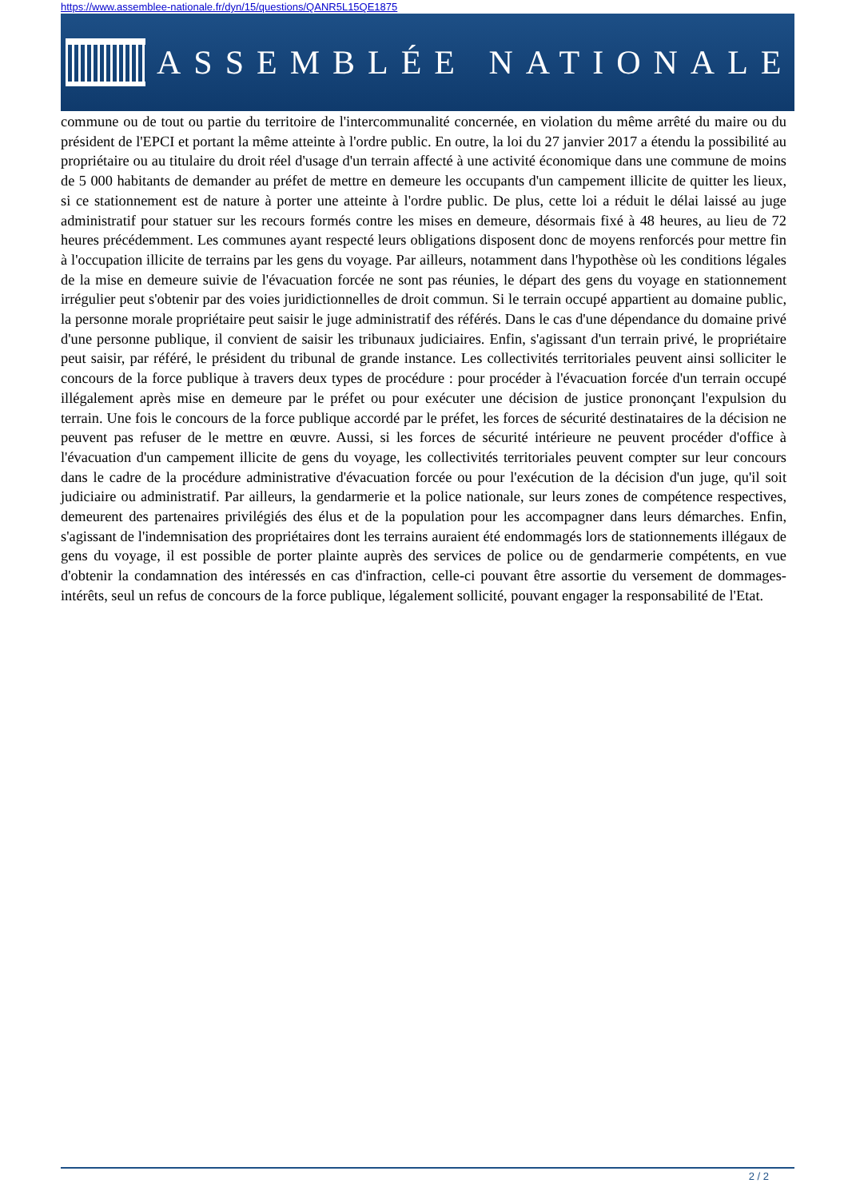https://www.assemblee-nationale.fr/dyn/15/questions/QANR5L15QE1875
ASSEMBLÉE NATIONALE
commune ou de tout ou partie du territoire de l'intercommunalité concernée, en violation du même arrêté du maire ou du président de l'EPCI et portant la même atteinte à l'ordre public. En outre, la loi du 27 janvier 2017 a étendu la possibilité au propriétaire ou au titulaire du droit réel d'usage d'un terrain affecté à une activité économique dans une commune de moins de 5 000 habitants de demander au préfet de mettre en demeure les occupants d'un campement illicite de quitter les lieux, si ce stationnement est de nature à porter une atteinte à l'ordre public. De plus, cette loi a réduit le délai laissé au juge administratif pour statuer sur les recours formés contre les mises en demeure, désormais fixé à 48 heures, au lieu de 72 heures précédemment. Les communes ayant respecté leurs obligations disposent donc de moyens renforcés pour mettre fin à l'occupation illicite de terrains par les gens du voyage. Par ailleurs, notamment dans l'hypothèse où les conditions légales de la mise en demeure suivie de l'évacuation forcée ne sont pas réunies, le départ des gens du voyage en stationnement irrégulier peut s'obtenir par des voies juridictionnelles de droit commun. Si le terrain occupé appartient au domaine public, la personne morale propriétaire peut saisir le juge administratif des référés. Dans le cas d'une dépendance du domaine privé d'une personne publique, il convient de saisir les tribunaux judiciaires. Enfin, s'agissant d'un terrain privé, le propriétaire peut saisir, par référé, le président du tribunal de grande instance. Les collectivités territoriales peuvent ainsi solliciter le concours de la force publique à travers deux types de procédure : pour procéder à l'évacuation forcée d'un terrain occupé illégalement après mise en demeure par le préfet ou pour exécuter une décision de justice prononçant l'expulsion du terrain. Une fois le concours de la force publique accordé par le préfet, les forces de sécurité destinataires de la décision ne peuvent pas refuser de le mettre en œuvre. Aussi, si les forces de sécurité intérieure ne peuvent procéder d'office à l'évacuation d'un campement illicite de gens du voyage, les collectivités territoriales peuvent compter sur leur concours dans le cadre de la procédure administrative d'évacuation forcée ou pour l'exécution de la décision d'un juge, qu'il soit judiciaire ou administratif. Par ailleurs, la gendarmerie et la police nationale, sur leurs zones de compétence respectives, demeurent des partenaires privilégiés des élus et de la population pour les accompagner dans leurs démarches. Enfin, s'agissant de l'indemnisation des propriétaires dont les terrains auraient été endommagés lors de stationnements illégaux de gens du voyage, il est possible de porter plainte auprès des services de police ou de gendarmerie compétents, en vue d'obtenir la condamnation des intéressés en cas d'infraction, celle-ci pouvant être assortie du versement de dommages-intérêts, seul un refus de concours de la force publique, légalement sollicité, pouvant engager la responsabilité de l'Etat.
2 / 2